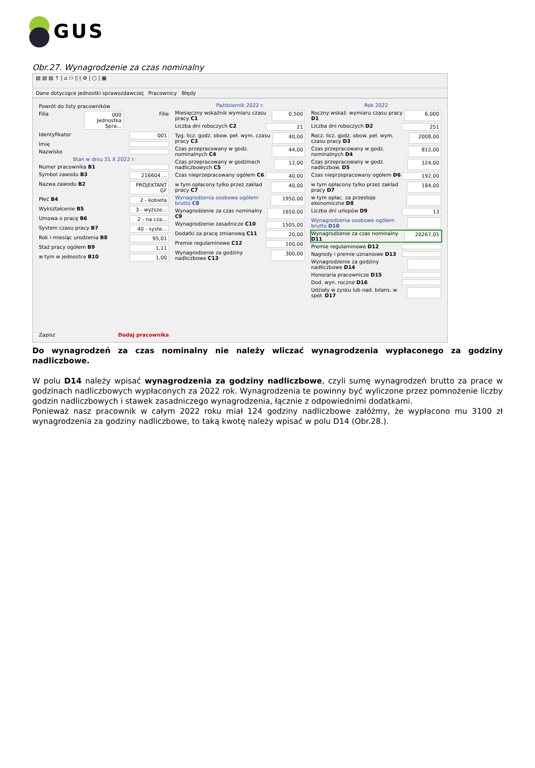GUS
Obr.27. Wynagrodzenie za czas nominalny
▤ ▤ ▤ ↑ | ⌂ ⚇ ▯ | ⚙ | ▢ | ▦
Dane dotyczące jednostki sprawozdawczej Pracownicy Błędy
Powrót do listy pracowników
Filia 000 Jednostka Spra... Filie
Identyfikator 001
Imię
Nazwisko
Stan w dniu 31 X 2022 r.
Numer pracownika B1
Symbol zawodu B3 216604 ...
Nazwa zawodu B2 PROJEKTANT GF
Płeć B4 2 - kobieta
Wykształcenie B5 3 - wyższe...
Umowa o pracę B6 2 - na cza...
System czasu pracy B7 40 - syste...
Rok i miesiąc urodzenia B8 95,01
Staż pracy ogółem B9 1,11
w tym w jednostce B10 1,00
Zapisz Dodaj pracownika
Październik 2022 r.
Miesięczny wskaźnik wymiaru czasu pracy C1 0,500
Liczba dni roboczych C2 21
Tyg. licz. godz. obow. peł. wym. czasu pracy C3 40,00
Czas przepracowany w godz. nominalnych C4 44,00
Czas przepracowany w godzinach nadliczbowych C5 12,00
Czas nieprzepracowany ogółem C6 40,00
w tym opłacony tylko przez zakład pracy C7 40,00
Wynagrodzenia osobowe ogółem brutto C8 1950,00
Wynagrodzenie za czas nominalny C9 1650,00
Wynagrodzenie zasadnicze C10 1505,00
Dodatki za pracę zmianową C11 20,00
Premie regulaminowe C12 100,00
Wynagrodzenie za godziny nadliczbowe C13 300,00
Rok 2022
Roczny wskaź. wymiaru czasu pracy D1 6,000
Liczba dni roboczych D2 251
Rocz. licz. godz. obow. peł. wym. czasu pracy D3 2008,00
Czas przepracowany w godz. nominalnych D4 812,00
Czas przepracowany w godz. nadliczbow. D5 124,00
Czas nieprzepracowany ogółem D6 192,00
w tym opłacony tylko przez zakład pracy D7 184,00
w tym opłac. za przestoje ekonomiczne D8
Liczba dni urlopów D9 13
Wynagrodzenia osobowe ogółem brutto D10
Wynagrodzenie za czas nominalny D11 20267,05
Premie regulaminowe D12
Nagrody i premie uznaniowe D13
Wynagrodzenie za godziny nadliczbowe D14
Honoraria pracownicze D15
Dod. wyn. roczne D16
Udziały w zysku lub nad. bilans. w spół. D17
Do wynagrodzeń za czas nominalny nie należy wliczać wynagrodzenia wypłaconego za godziny nadliczbowe.
W polu D14 należy wpisać wynagrodzenia za godziny nadliczbowe, czyli sumę wynagrodzeń brutto za prace w godzinach nadliczbowych wypłaconych za 2022 rok. Wynagrodzenia te powinny być wyliczone przez pomnożenie liczby godzin nadliczbowych i stawek zasadniczego wynagrodzenia, łącznie z odpowiednimi dodatkami.
Ponieważ nasz pracownik w całym 2022 roku miał 124 godziny nadliczbowe załóżmy, że wypłacono mu 3100 zł wynagrodzenia za godziny nadliczbowe, to taką kwotę należy wpisać w polu D14 (Obr.28.).